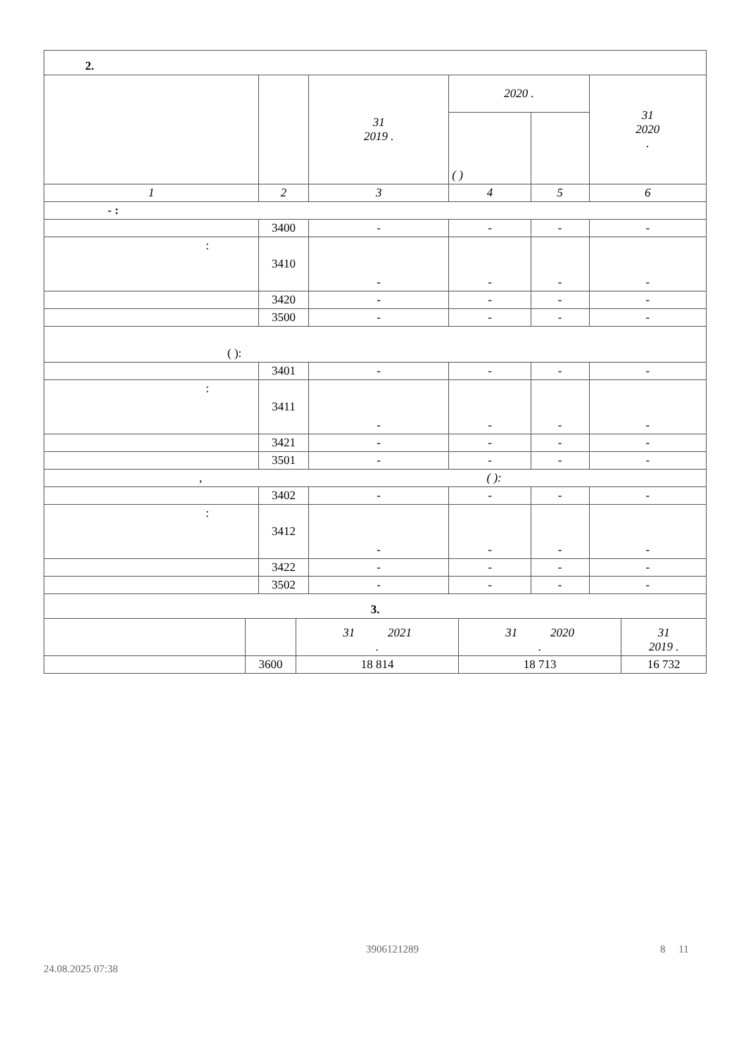| 2. | | | | | |
| | | 31 2019 . | 2020 . | | 31 2020 . |
| | | | ( ) | | |
| 1 | 2 | 3 | 4 | 5 | 6 |
| - : | | | | | |
| | 3400 | - | - | - | - |
| : | 3410 | - | - | - | - |
| | 3420 | - | - | - | - |
| | 3500 | - | - | - | - |
| ( ): | | | | | |
| | 3401 | - | - | - | - |
| : | 3411 | - | - | - | - |
| | 3421 | - | - | - | - |
| | 3501 | - | - | - | - |
| , ( ): | | | | | |
| | 3402 | - | - | - | - |
| : | 3412 | - | - | - | - |
| | 3422 | - | - | - | - |
| | 3502 | - | - | - | - |
| 3. | | | | |
| | | 31 2021 . | 31 2020 . | 31 2019 . |
| | 3600 | 18 814 | 18 713 | 16 732 |
3906121289 8 11
24.08.2025 07:38